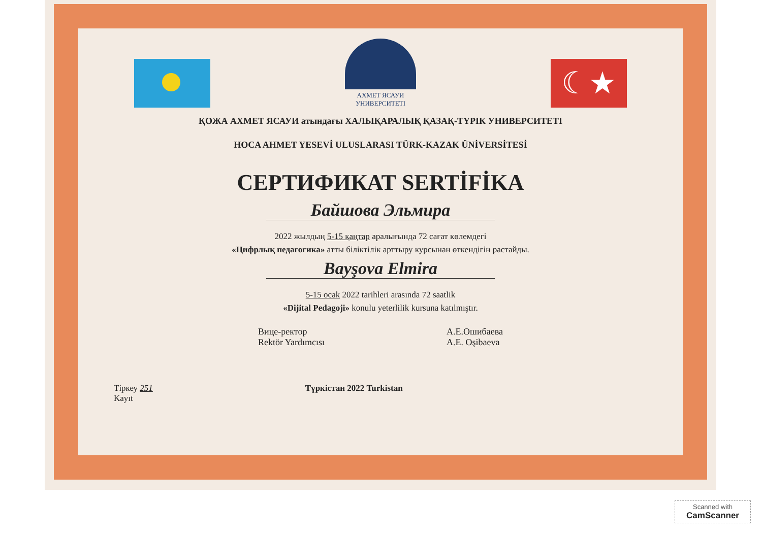АХМЕТ ЯСАУИ
УНИВЕРСИТЕТІ
☾★
ҚОЖА АХМЕТ ЯСАУИ атындағы ХАЛЫҚАРАЛЫҚ ҚАЗАҚ-ТҮРІК УНИВЕРСИТЕТІ
HOCA AHMET YESEVİ ULUSLARASI TÜRK-KAZAK ÜNİVERSİTESİ
СЕРТИФИКАТ SERTİFİKA
Байшова Эльмира
2022 жылдың 5-15 қаңтар аралығында 72 сағат көлемдегі
«Цифрлық педагогика» атты біліктілік арттыру курсынан өткендігін растайды.
Bayşova Elmira
5-15 ocak 2022 tarihleri arasında 72 saatlik
«Dijital Pedagoji» konulu yeterlilik kursuna katılmıştır.
Вице-ректор
Rektör Yardımcısı
А.Е.Ошибаева
A.E. Oşibaeva
Тіркеу 251
Kayıt
Түркістан 2022 Turkistan
Scanned with
CamScanner